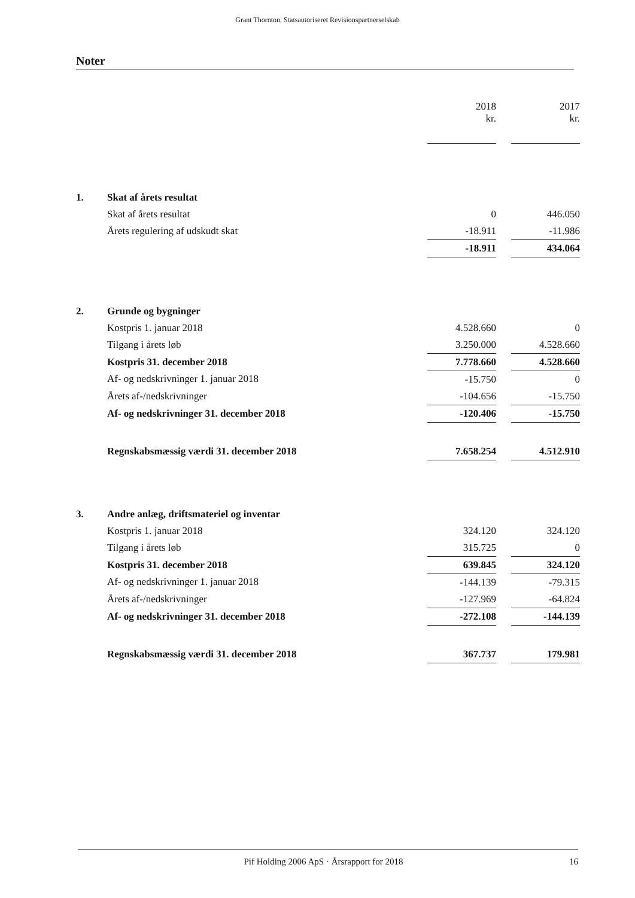Grant Thornton, Statsautoriseret Revisionspartnerselskab
Noter
| | | 2018 kr. | | 2017 kr. |
| 1. | Skat af årets resultat | | | |
| | Skat af årets resultat | 0 | | 446.050 |
| | Årets regulering af udskudt skat | -18.911 | | -11.986 |
| | | -18.911 | | 434.064 |
| 2. | Grunde og bygninger | | | |
| | Kostpris 1. januar 2018 | 4.528.660 | | 0 |
| | Tilgang i årets løb | 3.250.000 | | 4.528.660 |
| | Kostpris 31. december 2018 | 7.778.660 | | 4.528.660 |
| | Af- og nedskrivninger 1. januar 2018 | -15.750 | | 0 |
| | Årets af-/nedskrivninger | -104.656 | | -15.750 |
| | Af- og nedskrivninger 31. december 2018 | -120.406 | | -15.750 |
| | Regnskabsmæssig værdi 31. december 2018 | 7.658.254 | | 4.512.910 |
| 3. | Andre anlæg, driftsmateriel og inventar | | | |
| | Kostpris 1. januar 2018 | 324.120 | | 324.120 |
| | Tilgang i årets løb | 315.725 | | 0 |
| | Kostpris 31. december 2018 | 639.845 | | 324.120 |
| | Af- og nedskrivninger 1. januar 2018 | -144.139 | | -79.315 |
| | Årets af-/nedskrivninger | -127.969 | | -64.824 |
| | Af- og nedskrivninger 31. december 2018 | -272.108 | | -144.139 |
| | Regnskabsmæssig værdi 31. december 2018 | 367.737 | | 179.981 |
Pif Holding 2006 ApS · Årsrapport for 2018 16